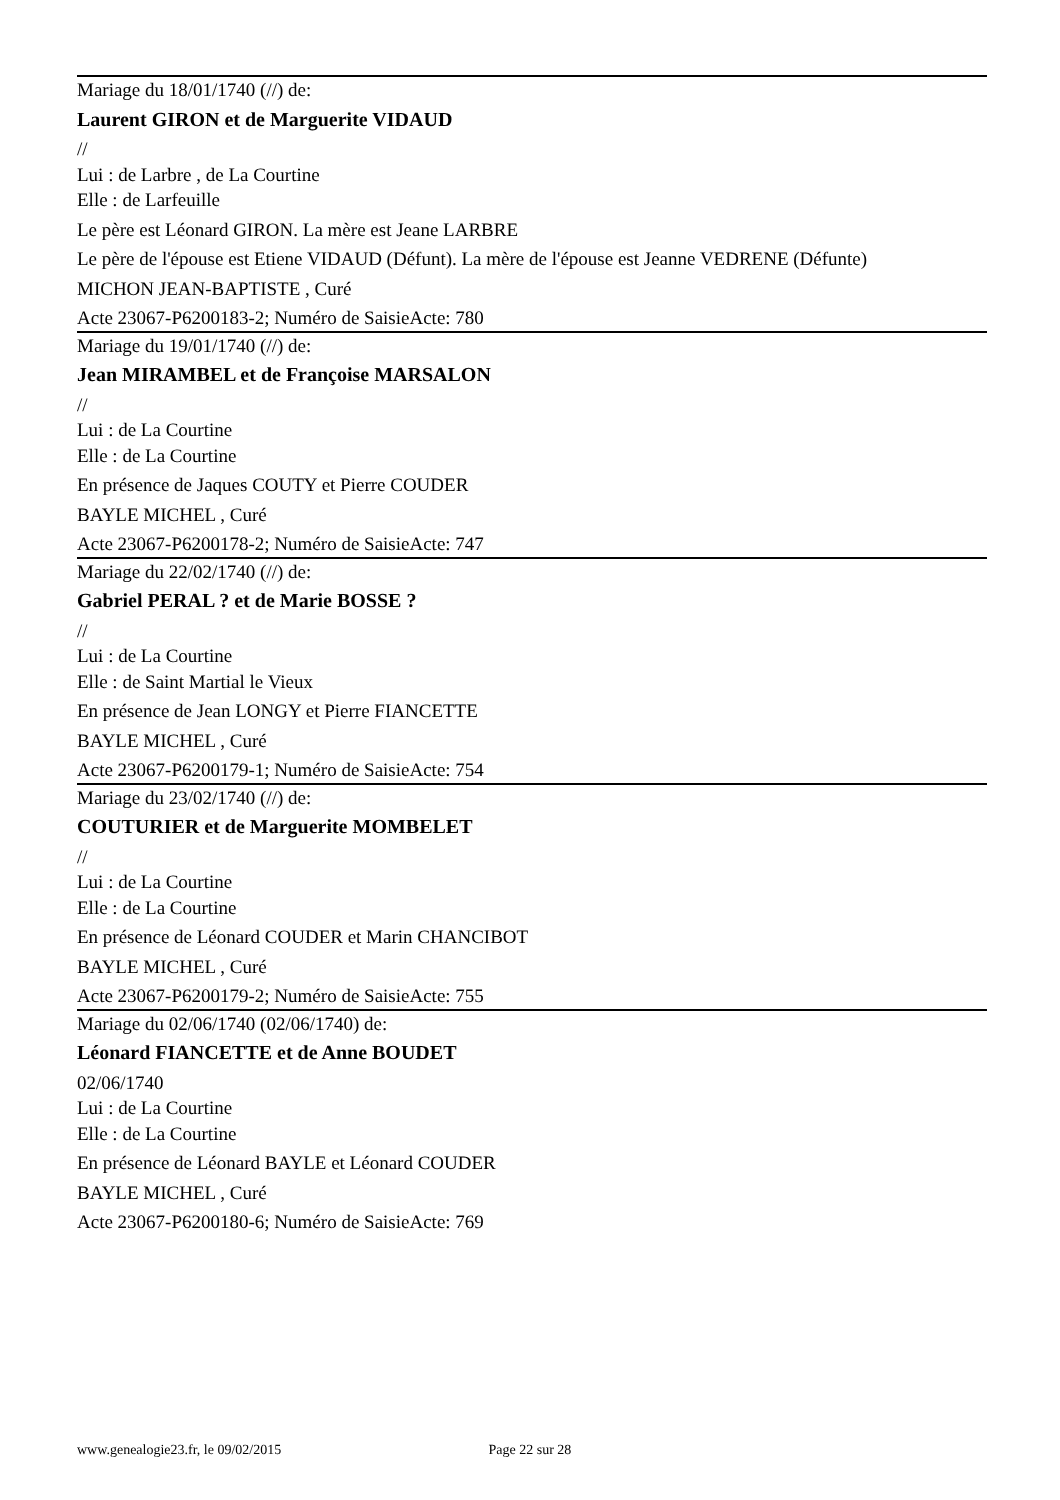Mariage du 18/01/1740 (//) de:
Laurent GIRON et de Marguerite VIDAUD
//
Lui : de Larbre , de La Courtine
Elle : de Larfeuille
Le père est Léonard GIRON. La mère est Jeane LARBRE
Le père de l'épouse est Etiene VIDAUD (Défunt). La mère de l'épouse est Jeanne VEDRENE (Défunte)
MICHON JEAN-BAPTISTE , Curé
Acte 23067-P6200183-2; Numéro de SaisieActe: 780
Mariage du 19/01/1740 (//) de:
Jean MIRAMBEL et de Françoise MARSALON
//
Lui : de La Courtine
Elle : de La Courtine
En présence de Jaques COUTY et Pierre COUDER
BAYLE MICHEL , Curé
Acte 23067-P6200178-2; Numéro de SaisieActe: 747
Mariage du 22/02/1740 (//) de:
Gabriel PERAL ? et de Marie BOSSE ?
//
Lui : de La Courtine
Elle : de Saint Martial le Vieux
En présence de Jean LONGY et Pierre FIANCETTE
BAYLE MICHEL , Curé
Acte 23067-P6200179-1; Numéro de SaisieActe: 754
Mariage du 23/02/1740 (//) de:
COUTURIER et de Marguerite MOMBELET
//
Lui : de La Courtine
Elle : de La Courtine
En présence de Léonard COUDER et Marin CHANCIBOT
BAYLE MICHEL , Curé
Acte 23067-P6200179-2; Numéro de SaisieActe: 755
Mariage du 02/06/1740 (02/06/1740) de:
Léonard FIANCETTE et de Anne BOUDET
02/06/1740
Lui : de La Courtine
Elle : de La Courtine
En présence de Léonard BAYLE et Léonard COUDER
BAYLE MICHEL , Curé
Acte 23067-P6200180-6; Numéro de SaisieActe: 769
www.genealogie23.fr, le 09/02/2015 Page 22 sur 28